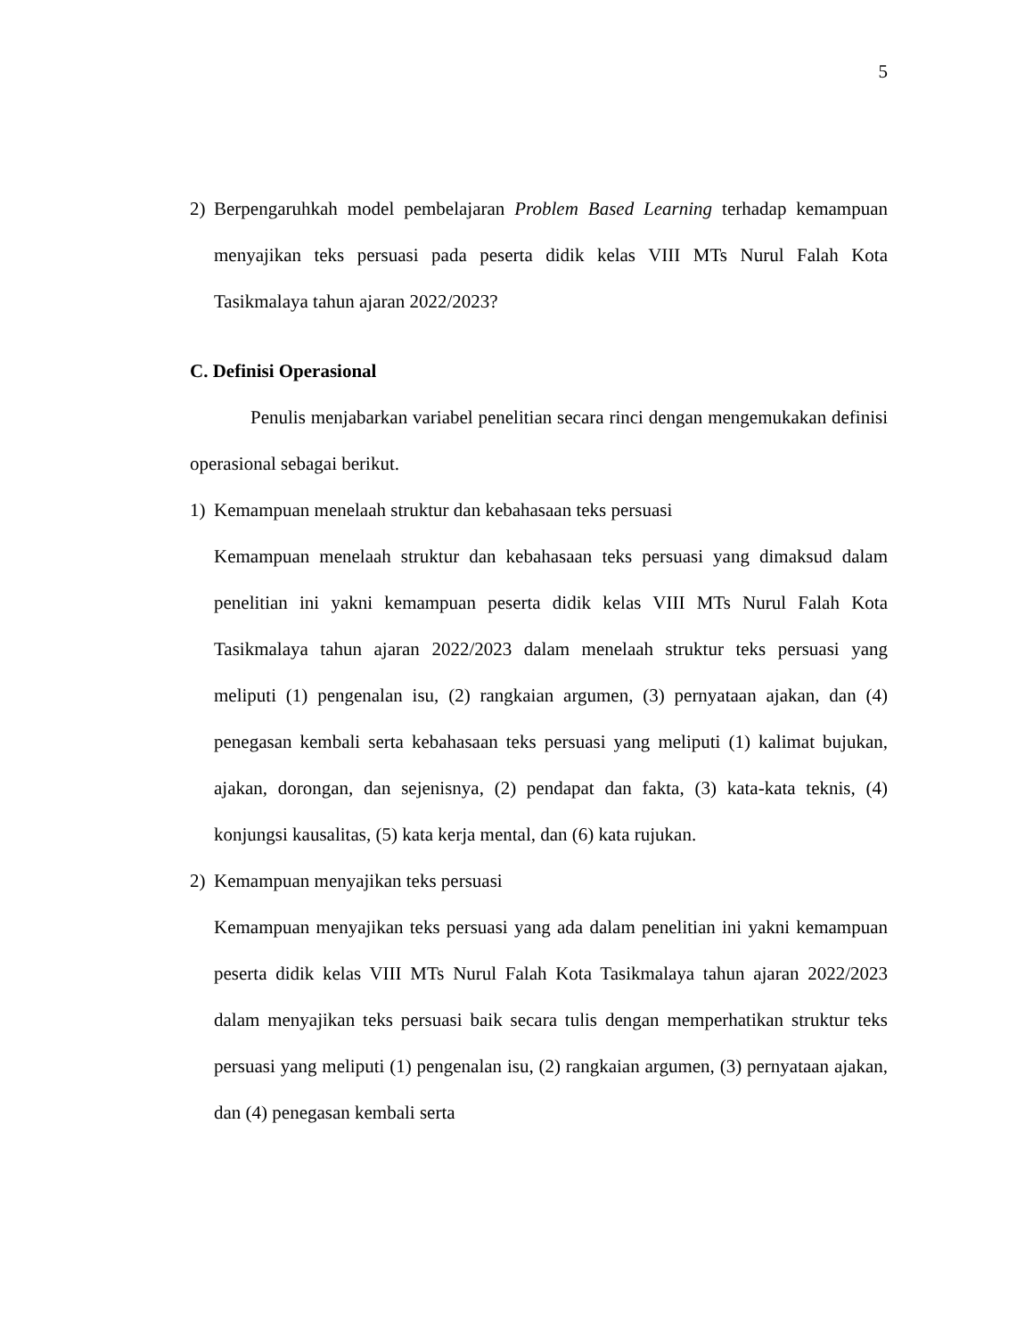5
2) Berpengaruhkah model pembelajaran Problem Based Learning terhadap kemampuan menyajikan teks persuasi pada peserta didik kelas VIII MTs Nurul Falah Kota Tasikmalaya tahun ajaran 2022/2023?
C. Definisi Operasional
Penulis menjabarkan variabel penelitian secara rinci dengan mengemukakan definisi operasional sebagai berikut.
1) Kemampuan menelaah struktur dan kebahasaan teks persuasi
Kemampuan menelaah struktur dan kebahasaan teks persuasi yang dimaksud dalam penelitian ini yakni kemampuan peserta didik kelas VIII MTs Nurul Falah Kota Tasikmalaya tahun ajaran 2022/2023 dalam menelaah struktur teks persuasi yang meliputi (1) pengenalan isu, (2) rangkaian argumen, (3) pernyataan ajakan, dan (4) penegasan kembali serta kebahasaan teks persuasi yang meliputi (1) kalimat bujukan, ajakan, dorongan, dan sejenisnya, (2) pendapat dan fakta, (3) kata-kata teknis, (4) konjungsi kausalitas, (5) kata kerja mental, dan (6) kata rujukan.
2) Kemampuan menyajikan teks persuasi
Kemampuan menyajikan teks persuasi yang ada dalam penelitian ini yakni kemampuan peserta didik kelas VIII MTs Nurul Falah Kota Tasikmalaya tahun ajaran 2022/2023 dalam menyajikan teks persuasi baik secara tulis dengan memperhatikan struktur teks persuasi yang meliputi (1) pengenalan isu, (2) rangkaian argumen, (3) pernyataan ajakan, dan (4) penegasan kembali serta